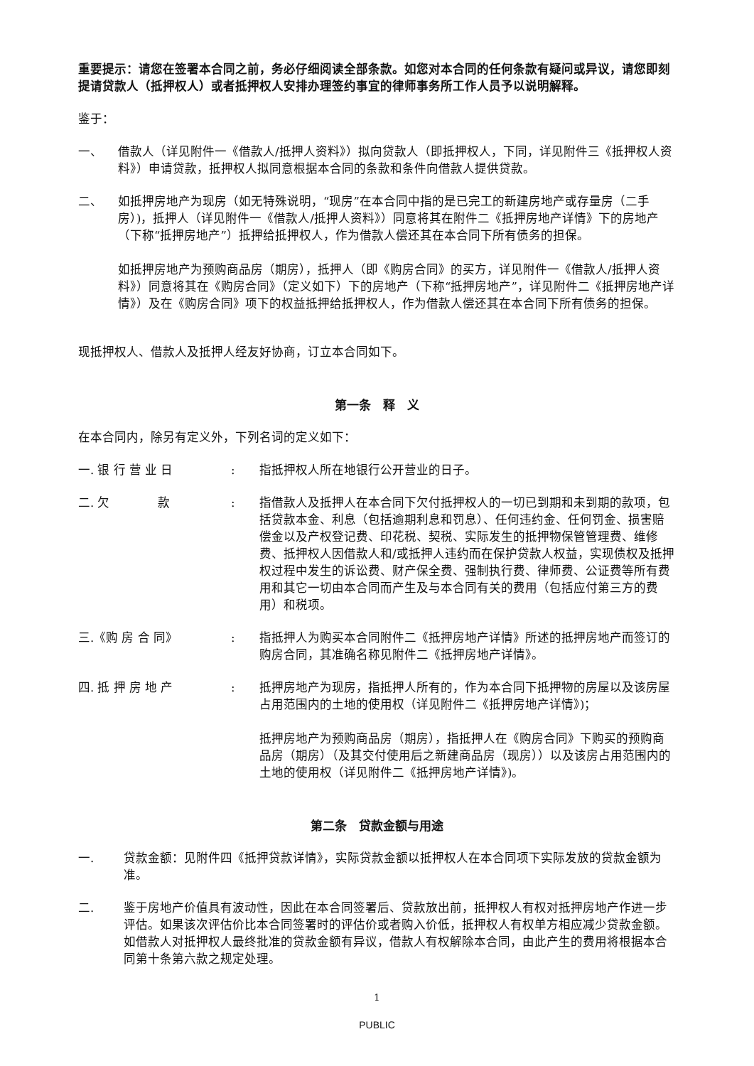重要提示：请您在签署本合同之前，务必仔细阅读全部条款。如您对本合同的任何条款有疑问或异议，请您即刻提请贷款人（抵押权人）或者抵押权人安排办理签约事宜的律师事务所工作人员予以说明解释。
鉴于：
一、 借款人（详见附件一《借款人/抵押人资料》）拟向贷款人（即抵押权人，下同，详见附件三《抵押权人资料》）申请贷款，抵押权人拟同意根据本合同的条款和条件向借款人提供贷款。
二、 如抵押房地产为现房（如无特殊说明，“现房”在本合同中指的是已完工的新建房地产或存量房（二手房）)，抵押人（详见附件一《借款人/抵押人资料》）同意将其在附件二《抵押房地产详情》下的房地产（下称“抵押房地产”）抵押给抵押权人，作为借款人偿还其在本合同下所有债务的担保。
如抵押房地产为预购商品房（期房），抵押人（即《购房合同》的买方，详见附件一《借款人/抵押人资料》）同意将其在《购房合同》（定义如下）下的房地产（下称“抵押房地产”，详见附件二《抵押房地产详情》）及在《购房合同》项下的权益抵押给抵押权人，作为借款人偿还其在本合同下所有债务的担保。
现抵押权人、借款人及抵押人经友好协商，订立本合同如下。
第一条　释　义
在本合同内，除另有定义外，下列名词的定义如下：
一. 银 行 营 业 日 : 指抵押权人所在地银行公开营业的日子。
二. 欠　　　　款 : 指借款人及抵押人在本合同下欠付抵押权人的一切已到期和未到期的款项，包括贷款本金、利息（包括逾期利息和罚息）、任何违约金、任何罚金、损害赔偿金以及产权登记费、印花税、契税、实际发生的抵押物保管管理费、维修费、抵押权人因借款人和/或抵押人违约而在保护贷款人权益，实现债权及抵押权过程中发生的诉讼费、财产保全费、强制执行费、律师费、公证费等所有费用和其它一切由本合同而产生及与本合同有关的费用（包括应付第三方的费用）和税项。
三.《购 房 合 同》 : 指抵押人为购买本合同附件二《抵押房地产详情》所述的抵押房地产而签订的购房合同，其准确名称见附件二《抵押房地产详情》。
四. 抵 押 房 地 产 : 抵押房地产为现房，指抵押人所有的，作为本合同下抵押物的房屋以及该房屋占用范围内的土地的使用权（详见附件二《抵押房地产详情》)；
抵押房地产为预购商品房（期房），指抵押人在《购房合同》下购买的预购商品房（期房）（及其交付使用后之新建商品房（现房））以及该房占用范围内的土地的使用权（详见附件二《抵押房地产详情》)。
第二条　贷款金额与用途
一. 贷款金额：见附件四《抵押贷款详情》，实际贷款金额以抵押权人在本合同项下实际发放的贷款金额为准。
二. 鉴于房地产价值具有波动性，因此在本合同签署后、贷款放出前，抵押权人有权对抵押房地产作进一步评估。如果该次评估价比本合同签署时的评估价或者购入价低，抵押权人有权单方相应减少贷款金额。如借款人对抵押权人最终批准的贷款金额有异议，借款人有权解除本合同，由此产生的费用将根据本合同第十条第六款之规定处理。
1
PUBLIC